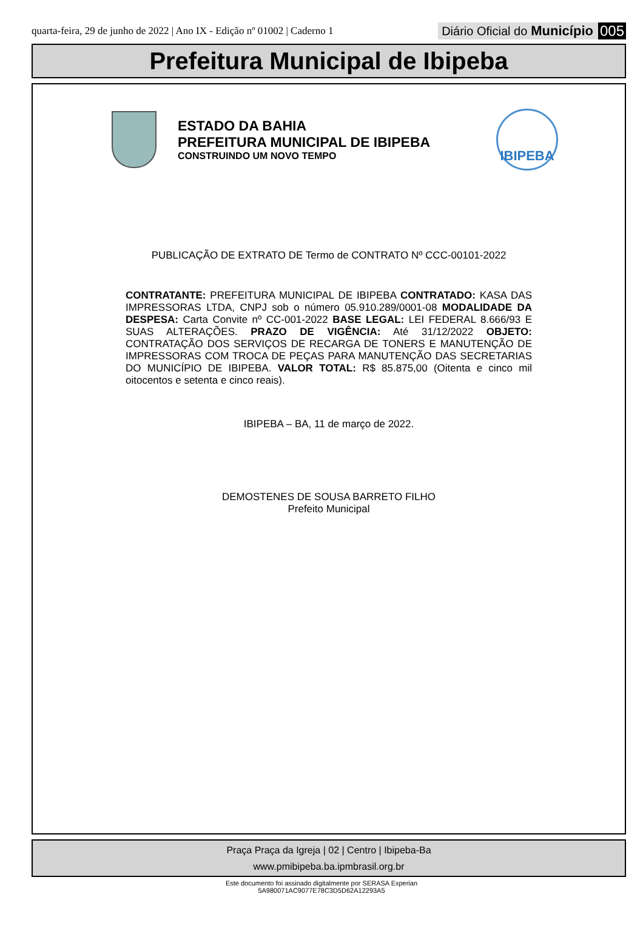quarta-feira, 29 de junho de 2022 | Ano IX - Edição nº 01002 | Caderno 1
Diário Oficial do Município 005
Prefeitura Municipal de Ibipeba
ESTADO DA BAHIA
PREFEITURA MUNICIPAL DE IBIPEBA
CONSTRUINDO UM NOVO TEMPO
IBIPEBA
PUBLICAÇÃO DE EXTRATO DE Termo de CONTRATO Nº CCC-00101-2022
CONTRATANTE: PREFEITURA MUNICIPAL DE IBIPEBA CONTRATADO: KASA DAS IMPRESSORAS LTDA, CNPJ sob o número 05.910.289/0001-08 MODALIDADE DA DESPESA: Carta Convite nº CC-001-2022 BASE LEGAL: LEI FEDERAL 8.666/93 E SUAS ALTERAÇÕES. PRAZO DE VIGÊNCIA: Até 31/12/2022 OBJETO: CONTRATAÇÃO DOS SERVIÇOS DE RECARGA DE TONERS E MANUTENÇÃO DE IMPRESSORAS COM TROCA DE PEÇAS PARA MANUTENÇÃO DAS SECRETARIAS DO MUNICÍPIO DE IBIPEBA. VALOR TOTAL: R$ 85.875,00 (Oitenta e cinco mil oitocentos e setenta e cinco reais).
IBIPEBA – BA, 11 de março de 2022.
DEMOSTENES DE SOUSA BARRETO FILHO
Prefeito Municipal
Praça Praça da Igreja | 02 | Centro | Ibipeba-Ba
www.pmibipeba.ba.ipmbrasil.org.br
Este documento foi assinado digitalmente por SERASA Experian
5A980071AC9077E78C3D5D62A12293A5